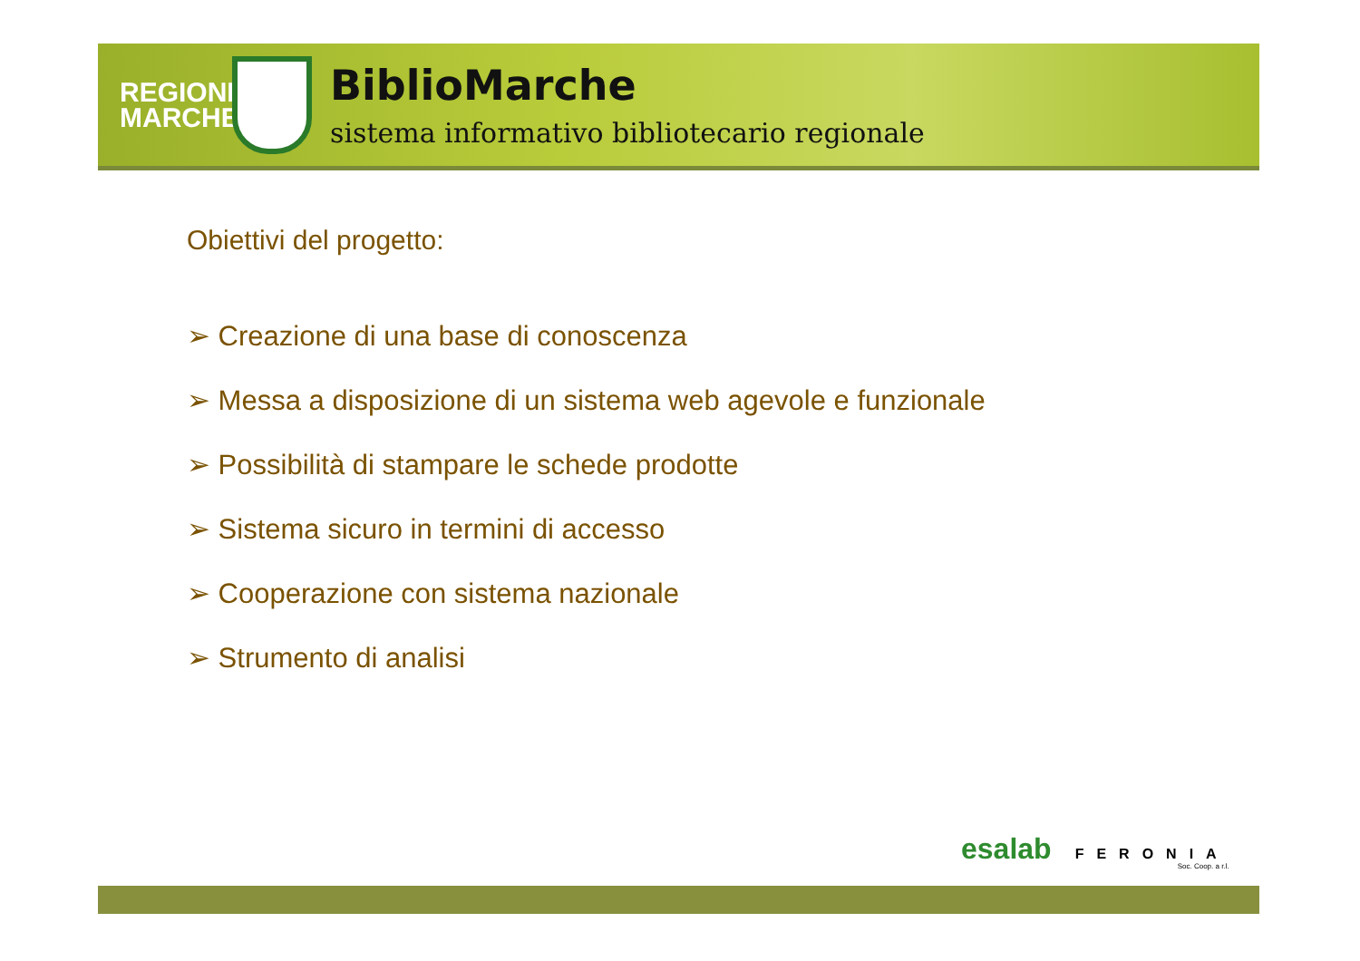REGIONE MARCHE
BiblioMarche
sistema informativo bibliotecario regionale
Obiettivi del progetto:
➢ Creazione di una base di conoscenza
➢ Messa a disposizione di un sistema web agevole e funzionale
➢ Possibilità di stampare le schede prodotte
➢ Sistema sicuro in termini di accesso
➢ Cooperazione con sistema nazionale
➢ Strumento di analisi
esalab FERONIA
Soc. Coop. a r.l.